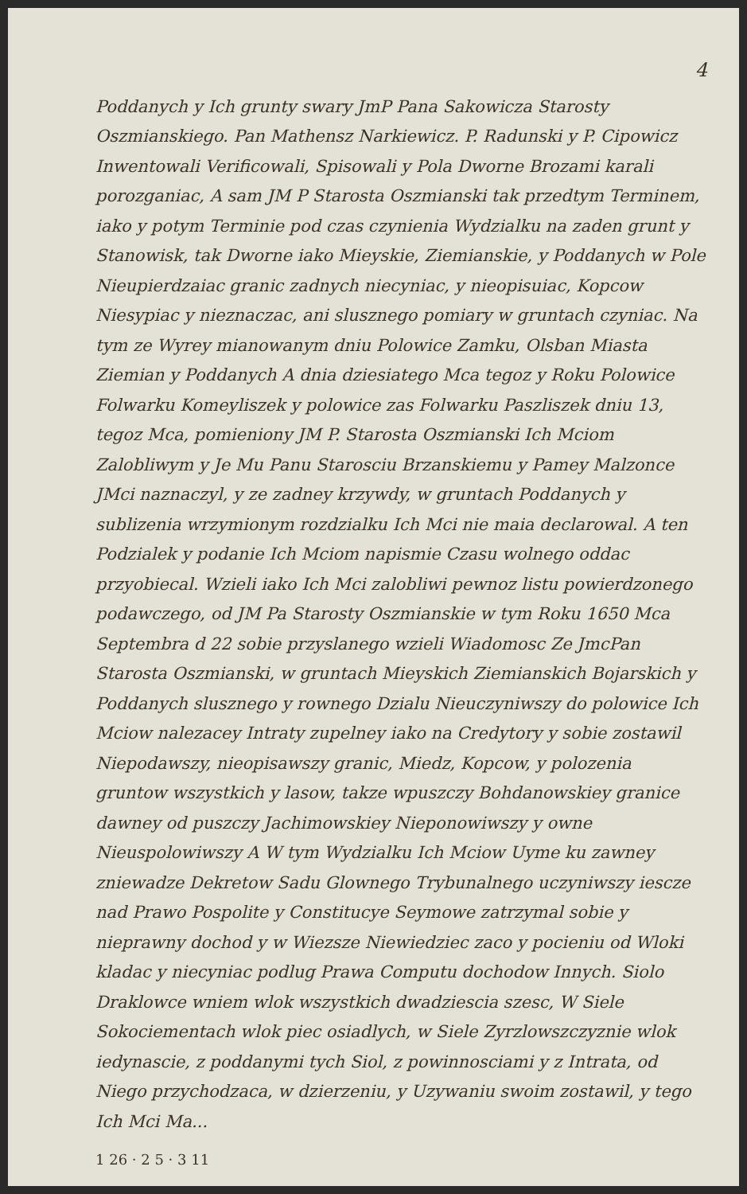4
Poddanych y Ich grunty swary JmP Pana Sakowicza Starosty Oszmianskiego. Pan Mathensz Narkiewicz. P. Radunski y P. Cipowicz Inwentowali Verificowali, Spisowali y Pola Dworne Brozami karali porozganiac, A sam JM P Starosta Oszmianski tak przedtym Terminem, iako y potym Terminie pod czas czynienia Wydzialku na zaden grunt y Stanowisk, tak Dworne iako Mieyskie, Ziemianskie, y Poddanych w Pole Nieupierdzaiac granic zadnych niecyniac, y nieopisuiac, Kopcow Niesypiac y nieznaczac, ani slusznego pomiary w gruntach czyniac. Na tym ze Wyrey mianowanym dniu Polowice Zamku, Olsban Miasta Ziemian y Poddanych A dnia dziesiatego Mca tegoz y Roku Polowice Folwarku Komeyliszek y polowice zas Folwarku Paszliszek dniu 13, tegoz Mca, pomieniony JM P. Starosta Oszmianski Ich Mciom Zalobliwym y Je Mu Panu Starosciu Brzanskiemu y Pamey Malzonce JMci naznaczyl, y ze zadney krzywdy, w gruntach Poddanych y sublizenia wrzymionym rozdzialku Ich Mci nie maia declarowal. A ten Podzialek y podanie Ich Mciom napismie Czasu wolnego oddac przyobiecal. Wzieli iako Ich Mci zalobliwi pewnoz listu powierdzonego podawczego, od JM Pa Starosty Oszmianskie w tym Roku 1650 Mca Septembra d 22 sobie przyslanego wzieli Wiadomosc Ze JmcPan Starosta Oszmianski, w gruntach Mieyskich Ziemianskich Bojarskich y Poddanych slusznego y rownego Dzialu Nieuczyniwszy do polowice Ich Mciow nalezacey Intraty zupelney iako na Credytory y sobie zostawil Niepodawszy, nieopisawszy granic, Miedz, Kopcow, y polozenia gruntow wszystkich y lasow, takze wpuszczy Bohdanowskiey granice dawney od puszczy Jachimowskiey Nieponowiwszy y owne Nieuspolowiwszy A W tym Wydzialku Ich Mciow Uyme ku zawney zniewadze Dekretow Sadu Glownego Trybunalnego uczyniwszy iescze nad Prawo Pospolite y Constitucye Seymowe zatrzymal sobie y nieprawny dochod y w Wiezsze Niewiedziec zaco y pocieniu od Wloki kladac y niecyniac podlug Prawa Computu dochodow Innych. Siolo Draklowce wniem wlok wszystkich dwadziescia szesc, W Siele Sokociementach wlok piec osiadlych, w Siele Zyrzlowszczyznie wlok iedynascie, z poddanymi tych Siol, z powinnosciami y z Intrata, od Niego przychodzaca, w dzierzeniu, y Uzywaniu swoim zostawil, y tego Ich Mci Ma...
1 26 · 2 5 · 3 11